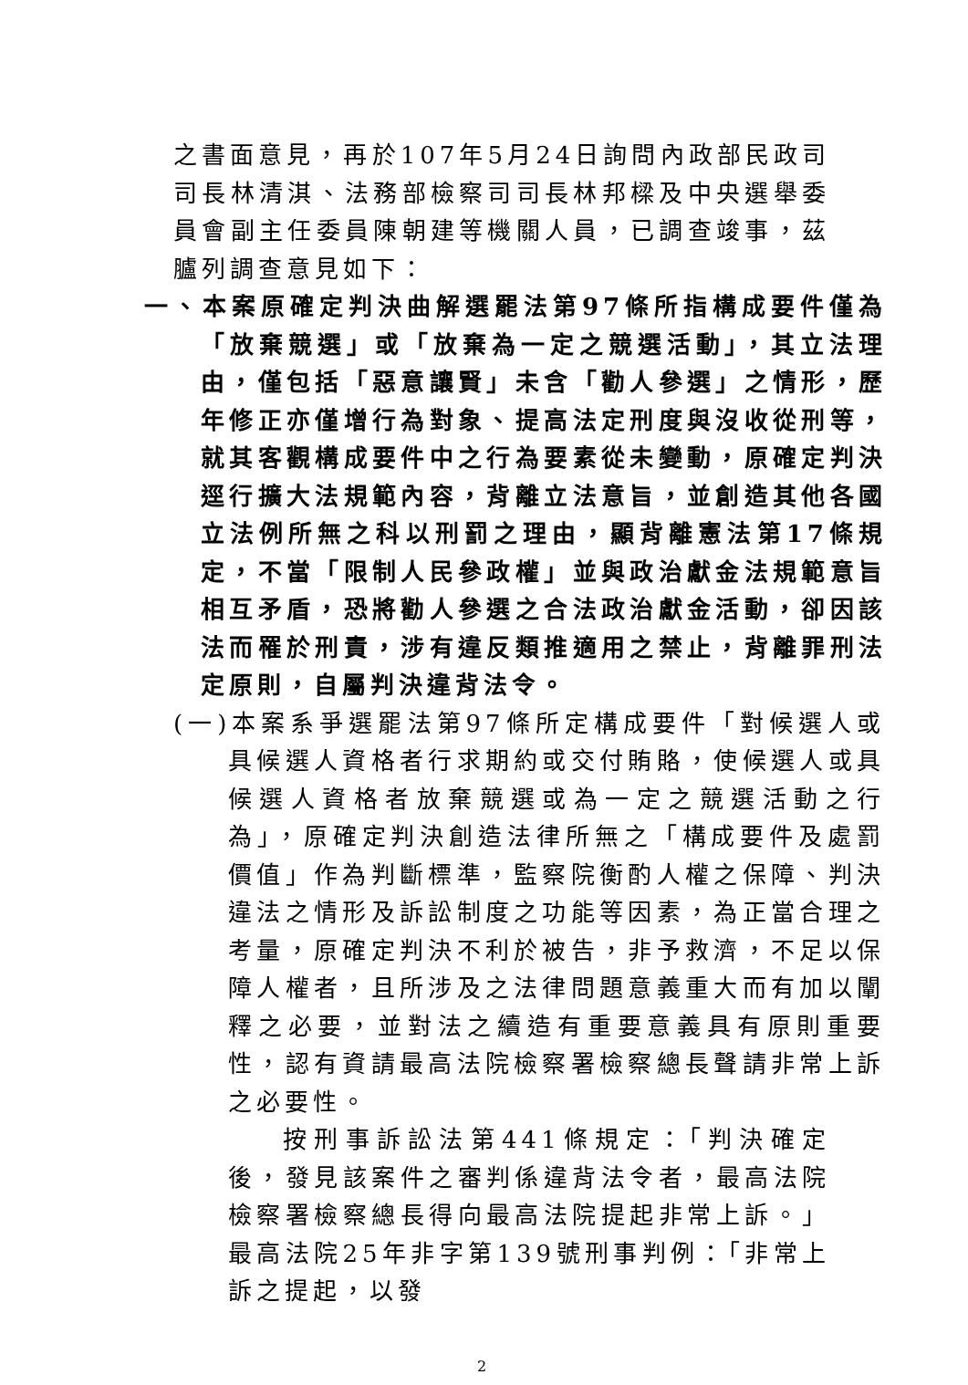之書面意見，再於107年5月24日詢問內政部民政司司長林清淇、法務部檢察司司長林邦樑及中央選舉委員會副主任委員陳朝建等機關人員，已調查竣事，茲臚列調查意見如下：
一、本案原確定判決曲解選罷法第97條所指構成要件僅為「放棄競選」或「放棄為一定之競選活動」，其立法理由，僅包括「惡意讓賢」未含「勸人參選」之情形，歷年修正亦僅增行為對象、提高法定刑度與沒收從刑等，就其客觀構成要件中之行為要素從未變動，原確定判決逕行擴大法規範內容，背離立法意旨，並創造其他各國立法例所無之科以刑罰之理由，顯背離憲法第17條規定，不當「限制人民參政權」並與政治獻金法規範意旨相互矛盾，恐將勸人參選之合法政治獻金活動，卻因該法而罹於刑責，涉有違反類推適用之禁止，背離罪刑法定原則，自屬判決違背法令。
(一)本案系爭選罷法第97條所定構成要件「對候選人或具候選人資格者行求期約或交付賄賂，使候選人或具候選人資格者放棄競選或為一定之競選活動之行為」，原確定判決創造法律所無之「構成要件及處罰價值」作為判斷標準，監察院衡酌人權之保障、判決違法之情形及訴訟制度之功能等因素，為正當合理之考量，原確定判決不利於被告，非予救濟，不足以保障人權者，且所涉及之法律問題意義重大而有加以闡釋之必要，並對法之續造有重要意義具有原則重要性，認有資請最高法院檢察署檢察總長聲請非常上訴之必要性。
按刑事訴訟法第441條規定：「判決確定後，發見該案件之審判係違背法令者，最高法院檢察署檢察總長得向最高法院提起非常上訴。」最高法院25年非字第139號刑事判例：「非常上訴之提起，以發
2